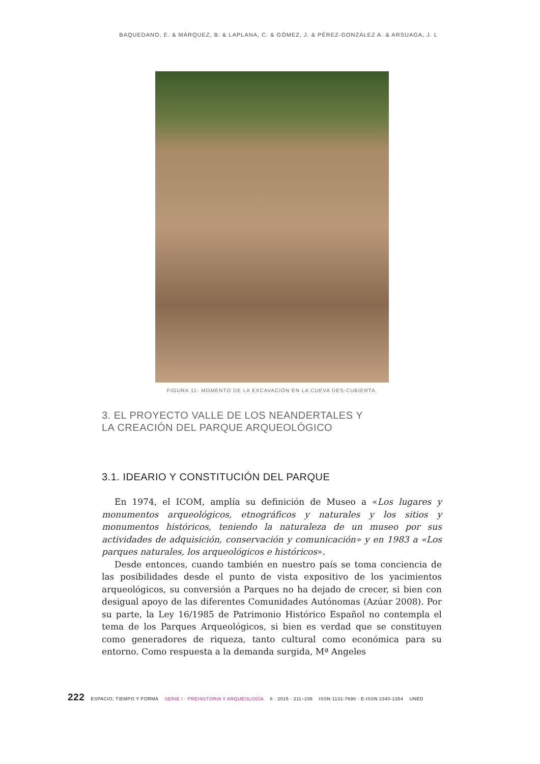BAQUEDANO, E. & MÁRQUEZ, B. & LAPLANA, C. & GÓMEZ, J. & PÉREZ-GONZÁLEZ A. & ARSUAGA, J. L
FIGURA 11- MOMENTO DE LA EXCAVACIÓN EN LA CUEVA DES-CUBIERTA.
3. EL PROYECTO VALLE DE LOS NEANDERTALES Y
LA CREACIÓN DEL PARQUE ARQUEOLÓGICO
3.1. IDEARIO Y CONSTITUCIÓN DEL PARQUE
En 1974, el ICOM, amplía su definición de Museo a «Los lugares y monumentos arqueológicos, etnográficos y naturales y los sitios y monumentos históricos, teniendo la naturaleza de un museo por sus actividades de adquisición, conservación y comunicación» y en 1983 a «Los parques naturales, los arqueológicos e históricos».
Desde entonces, cuando también en nuestro país se toma conciencia de las posibilidades desde el punto de vista expositivo de los yacimientos arqueológicos, su conversión a Parques no ha dejado de crecer, si bien con desigual apoyo de las diferentes Comunidades Autónomas (Azúar 2008). Por su parte, la Ley 16/1985 de Patrimonio Histórico Español no contempla el tema de los Parques Arqueológicos, si bien es verdad que se constituyen como generadores de riqueza, tanto cultural como económica para su entorno. Como respuesta a la demanda surgida, Mª Angeles
222 ESPACIO, TIEMPO Y FORMA SERIE I · PREHISTORIA Y ARQUEOLOGÍA 8 · 2015 · 211–236 ISSN 1131-7698 · E-ISSN 2340-1354 UNED